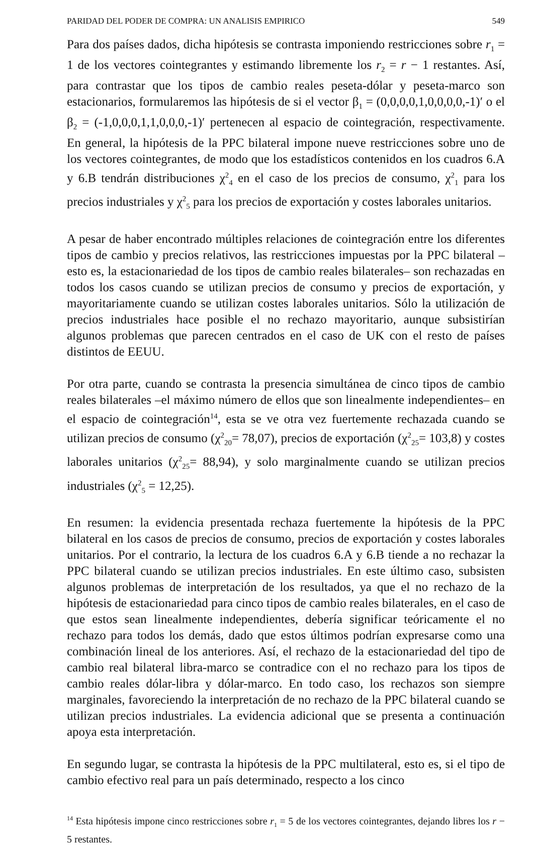PARIDAD DEL PODER DE COMPRA: UN ANALISIS EMPIRICO 549
Para dos países dados, dicha hipótesis se contrasta imponiendo restricciones sobre r<sub>1</sub> = 1 de los vectores cointegrantes y estimando libremente los r<sub>2</sub> = r − 1 restantes. Así, para contrastar que los tipos de cambio reales peseta-dólar y peseta-marco son estacionarios, formularemos las hipótesis de si el vector β<sub>1</sub> = (0,0,0,0,1,0,0,0,0,-1)′ o el β<sub>2</sub> = (-1,0,0,0,1,1,0,0,0,-1)′ pertenecen al espacio de cointegración, respectivamente. En general, la hipótesis de la PPC bilateral impone nueve restricciones sobre uno de los vectores cointegrantes, de modo que los estadísticos contenidos en los cuadros 6.A y 6.B tendrán distribuciones χ<sup>2</sup><sub>4</sub> en el caso de los precios de consumo, χ<sup>2</sup><sub>1</sub> para los precios industriales y χ<sup>2</sup><sub>5</sub> para los precios de exportación y costes laborales unitarios.
A pesar de haber encontrado múltiples relaciones de cointegración entre los diferentes tipos de cambio y precios relativos, las restricciones impuestas por la PPC bilateral –esto es, la estacionariedad de los tipos de cambio reales bilaterales– son rechazadas en todos los casos cuando se utilizan precios de consumo y precios de exportación, y mayoritariamente cuando se utilizan costes laborales unitarios. Sólo la utilización de precios industriales hace posible el no rechazo mayoritario, aunque subsistirían algunos problemas que parecen centrados en el caso de UK con el resto de países distintos de EEUU.
Por otra parte, cuando se contrasta la presencia simultánea de cinco tipos de cambio reales bilaterales –el máximo número de ellos que son linealmente independientes– en el espacio de cointegración<sup>14</sup>, esta se ve otra vez fuertemente rechazada cuando se utilizan precios de consumo (χ<sup>2</sup><sub>20</sub>= 78,07), precios de exportación (χ<sup>2</sup><sub>25</sub>= 103,8) y costes laborales unitarios (χ<sup>2</sup><sub>25</sub>= 88,94), y solo marginalmente cuando se utilizan precios industriales (χ<sup>2</sup><sub>5</sub> = 12,25).
En resumen: la evidencia presentada rechaza fuertemente la hipótesis de la PPC bilateral en los casos de precios de consumo, precios de exportación y costes laborales unitarios. Por el contrario, la lectura de los cuadros 6.A y 6.B tiende a no rechazar la PPC bilateral cuando se utilizan precios industriales. En este último caso, subsisten algunos problemas de interpretación de los resultados, ya que el no rechazo de la hipótesis de estacionariedad para cinco tipos de cambio reales bilaterales, en el caso de que estos sean linealmente independientes, debería significar teóricamente el no rechazo para todos los demás, dado que estos últimos podrían expresarse como una combinación lineal de los anteriores. Así, el rechazo de la estacionariedad del tipo de cambio real bilateral libra-marco se contradice con el no rechazo para los tipos de cambio reales dólar-libra y dólar-marco. En todo caso, los rechazos son siempre marginales, favoreciendo la interpretación de no rechazo de la PPC bilateral cuando se utilizan precios industriales. La evidencia adicional que se presenta a continuación apoya esta interpretación.
En segundo lugar, se contrasta la hipótesis de la PPC multilateral, esto es, si el tipo de cambio efectivo real para un país determinado, respecto a los cinco
<sup>14</sup> Esta hipótesis impone cinco restricciones sobre r<sub>1</sub> = 5 de los vectores cointegrantes, dejando libres los r − 5 restantes.